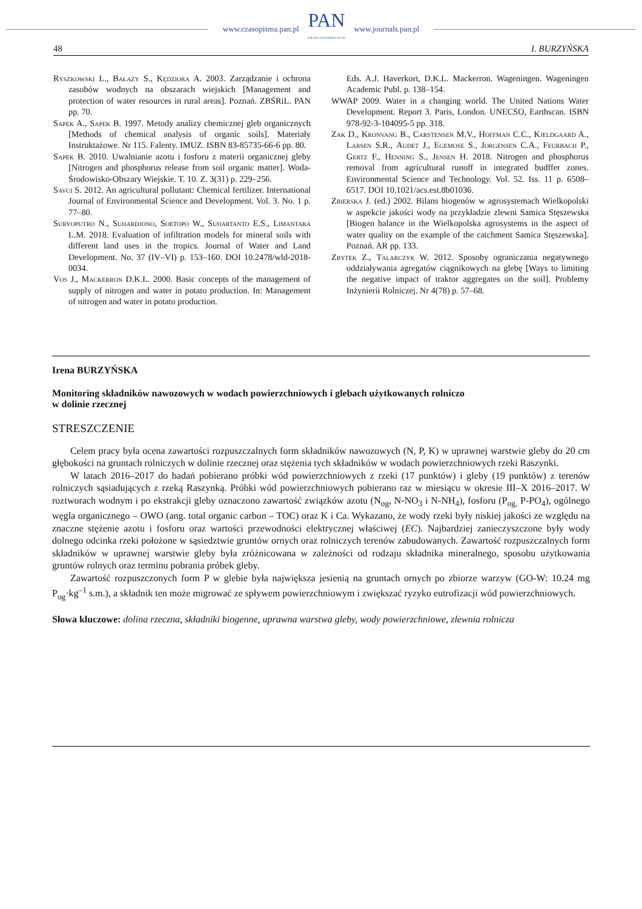www.czasopisma.pan.pl
PAN
POLSKA AKADEMIA NAUK
www.journals.pan.pl
48 I. BURZYŃSKA
Ryszkowski L., Bałazy S., Kędziora A. 2003. Zarządzanie i ochrona zasobów wodnych na obszarach wiejskich [Management and protection of water resources in rural areas]. Poznań. ZBŚRiL. PAN pp. 70.
Sapek A., Sapek B. 1997. Metody analizy chemicznej gleb organicznych [Methods of chemical analysis of organic soils]. Materiały Instruktażowe. Nr 115. Falenty. IMUZ. ISBN 83-85735-66-6 pp. 80.
Sapek B. 2010. Uwalnianie azotu i fosforu z materii organicznej gleby [Nitrogen and phosphorus release from soil organic matter]. Woda-Środowisko-Obszary Wiejskie. T. 10. Z. 3(31) p. 229–256.
Savci S. 2012. An agricultural pollutant: Chemical fertilizer. International Journal of Environmental Science and Development. Vol. 3. No. 1 p. 77–80.
Suryoputro N., Suhardjono, Soetopo W., Suhartanto E.S., Limantara L.M. 2018. Evaluation of infiltration models for mineral soils with different land uses in the tropics. Journal of Water and Land Development. No. 37 (IV–VI) p. 153–160. DOI 10.2478/wld-2018-0034.
Vos J., Mackerron D.K.L. 2000. Basic concepts of the management of supply of nitrogen and water in potato production. In: Management of nitrogen and water in potato production.
Eds. A.J. Haverkort, D.K.L. Mackerron. Wageningen. Wageningen Academic Publ. p. 138–154.
WWAP 2009. Water in a changing world. The United Nations Water Development. Report 3. Paris, London. UNECSO, Earthscan. ISBN 978-92-3-104095-5 pp. 318.
Zak D., Kronvang B., Carstensen M.V., Hoffman C.C., Kjeldgaard A., Larsen S.R., Audet J., Egemose S., Jorgensen C.A., Feurbach P., Gertz F., Henning S., Jensen H. 2018. Nitrogen and phosphorus removal from agricultural runoff in integrated budffer zones. Environmental Science and Technology. Vol. 52. Iss. 11 p. 6508–6517. DOI 10.1021/acs.est.8b01036.
Zbierska J. (ed.) 2002. Bilans biogenów w agrosystemach Wielkopolski w aspekcie jakości wody na przykładzie zlewni Samica Stęszewska [Biogen balance in the Wielkopolska agrosystems in the aspect of water quality on the example of the catchment Samica Stęszewska]. Poznań. AR pp. 133.
Zbytek Z., Talarczyk W. 2012. Sposoby ograniczania negatywnego oddziaływania agregatów ciągnikowych na glebę [Ways to limiting the negative impact of traktor aggregates on the soil]. Problemy Inżynierii Rolniczej. Nr 4(78) p. 57–68.
Irena BURZYŃSKA
Monitoring składników nawozowych w wodach powierzchniowych i glebach użytkowanych rolniczo
w dolinie rzecznej
STRESZCZENIE
Celem pracy była ocena zawartości rozpuszczalnych form składników nawozowych (N, P, K) w uprawnej warstwie gleby do 20 cm głębokości na gruntach rolniczych w dolinie rzecznej oraz stężenia tych składników w wodach powierzchniowych rzeki Raszynki.
W latach 2016–2017 do badań pobierano próbki wód powierzchniowych z rzeki (17 punktów) i gleby (19 punktów) z terenów rolniczych sąsiadujących z rzeką Raszynką. Próbki wód powierzchniowych pobierano raz w miesiącu w okresie III–X 2016–2017. W roztworach wodnym i po ekstrakcji gleby oznaczono zawartość związków azotu (N<sub>og</sub>, N-NO<sub>3</sub> i N-NH<sub>4</sub>), fosforu (P<sub>og,</sub> P-PO<sub>4</sub>), ogólnego węgla organicznego – OWO (ang. total organic carbon – TOC) oraz K i Ca. Wykazano, że wody rzeki były niskiej jakości ze względu na znaczne stężenie azotu i fosforu oraz wartości przewodności elektrycznej właściwej (EC). Najbardziej zanieczyszczone były wody dolnego odcinka rzeki położone w sąsiedztwie gruntów ornych oraz rolniczych terenów zabudowanych. Zawartość rozpuszczalnych form składników w uprawnej warstwie gleby była zróżnicowana w zależności od rodzaju składnika mineralnego, sposobu użytkowania gruntów rolnych oraz terminu pobrania próbek gleby.
Zawartość rozpuszczonych form P w glebie była największa jesienią na gruntach ornych po zbiorze warzyw (GO-W: 10.24 mg P<sub>og</sub>·kg<sup>–1</sup> s.m.), a składnik ten może migrować ze spływem powierzchniowym i zwiększać ryzyko eutrofizacji wód powierzchniowych.
Słowa kluczowe: dolina rzeczna, składniki biogenne, uprawna warstwa gleby, wody powierzchniowe, zlewnia rolnicza